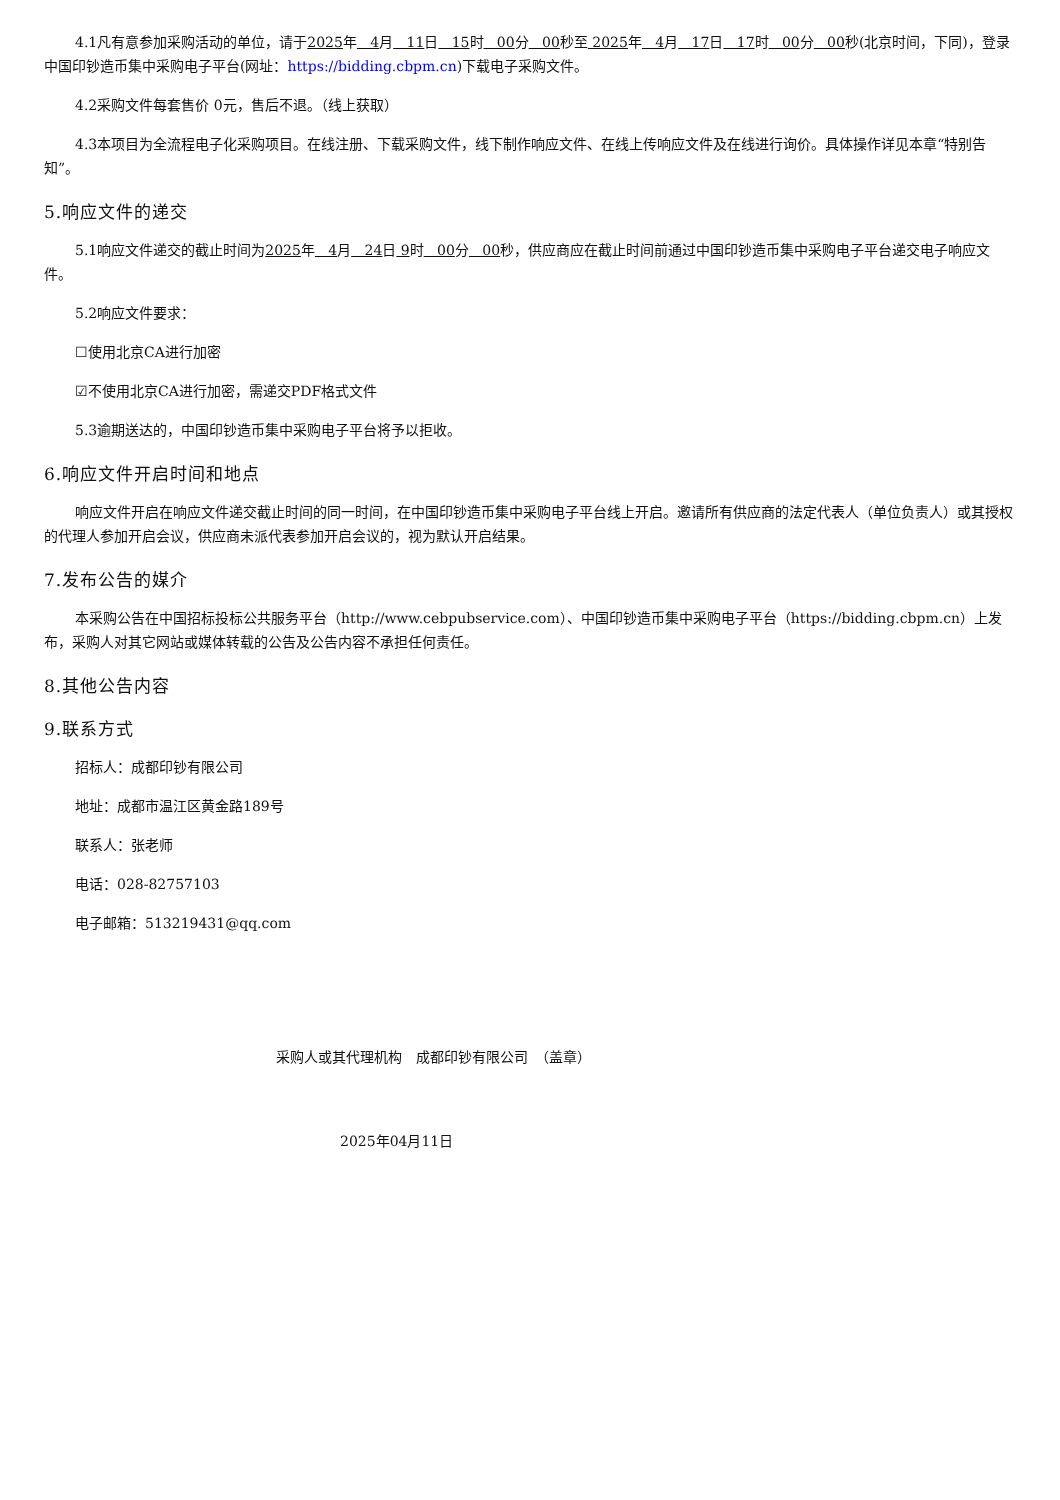4.1凡有意参加采购活动的单位，请于2025年 4月 11日 15时 00分 00秒至 2025年 4月 17日 17时 00分 00秒(北京时间，下同)，登录中国印钞造币集中采购电子平台(网址：https://bidding.cbpm.cn)下载电子采购文件。
4.2采购文件每套售价 0元，售后不退。（线上获取）
4.3本项目为全流程电子化采购项目。在线注册、下载采购文件，线下制作响应文件、在线上传响应文件及在线进行询价。具体操作详见本章“特别告知”。
5.响应文件的递交
5.1响应文件递交的截止时间为2025年 4月 24日 9时 00分 00秒，供应商应在截止时间前通过中国印钞造币集中采购电子平台递交电子响应文件。
5.2响应文件要求：
☐使用北京CA进行加密
☑不使用北京CA进行加密，需递交PDF格式文件
5.3逾期送达的，中国印钞造币集中采购电子平台将予以拒收。
6.响应文件开启时间和地点
响应文件开启在响应文件递交截止时间的同一时间，在中国印钞造币集中采购电子平台线上开启。邀请所有供应商的法定代表人（单位负责人）或其授权的代理人参加开启会议，供应商未派代表参加开启会议的，视为默认开启结果。
7.发布公告的媒介
本采购公告在中国招标投标公共服务平台（http://www.cebpubservice.com）、中国印钞造币集中采购电子平台（https://bidding.cbpm.cn）上发布，采购人对其它网站或媒体转载的公告及公告内容不承担任何责任。
8.其他公告内容
9.联系方式
招标人：成都印钞有限公司
地址：成都市温江区黄金路189号
联系人：张老师
电话：028-82757103
电子邮箱：513219431@qq.com
采购人或其代理机构　成都印钞有限公司　（盖章）
2025年04月11日